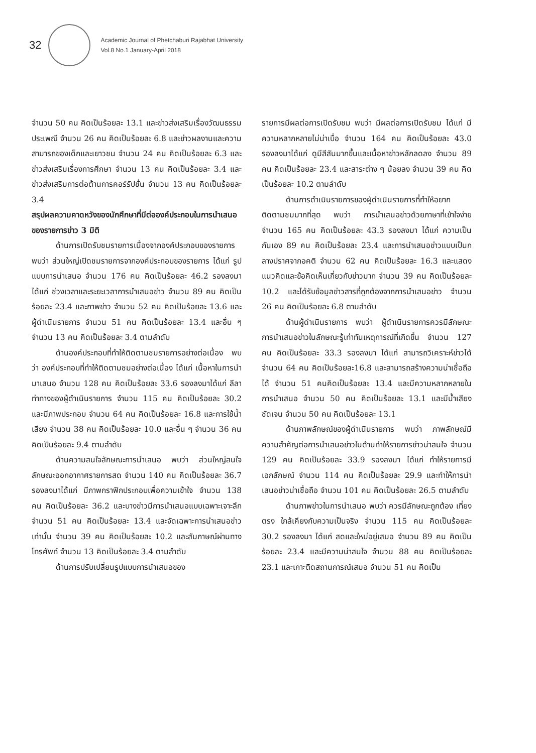32
Academic Journal of Phetchaburi Rajabhat University
Vol.8 No.1 January-April 2018
จำนวน 50 คน คิดเป็นร้อยละ 13.1 และข่าวส่งเสริมเรื่องวัฒนธรรมประเพณี จำนวน 26 คน คิดเป็นร้อยละ 6.8 และข่าวผลงานและความสามารถของเด็กและเยาวชน จำนวน 24 คน คิดเป็นร้อยละ 6.3 และข่าวส่งเสริมเรื่องการศึกษา จำนวน 13 คน คิดเป็นร้อยละ 3.4 และข่าวส่งเสริมการต่อต้านการคอร์รัปชั่น จำนวน 13 คน คิดเป็นร้อยละ 3.4
สรุปผลความคาดหวังของนักศึกษาที่มีต่อองค์ประกอบในการนำเสนอของรายการข่าว 3 มิติ
ด้านการเปิดรับชมรายการเนื่องจากองค์ประกอบของรายการ พบว่า ส่วนใหญ่เปิดชมรายการจากองค์ประกอบของรายการ ได้แก่ รูปแบบการนำเสนอ จำนวน 176 คน คิดเป็นร้อยละ 46.2 รองลงมาได้แก่ ช่วงเวลาและระยะเวลาการนำเสนอข่าว จำนวน 89 คน คิดเป็นร้อยละ 23.4 และภาพข่าว จำนวน 52 คน คิดเป็นร้อยละ 13.6 และผู้ดำเนินรายการ จำนวน 51 คน คิดเป็นร้อยละ 13.4 และอื่น ๆ จำนวน 13 คน คิดเป็นร้อยละ 3.4 ตามลำดับ
ด้านองค์ประกอบที่ทำให้ติดตามชมรายการอย่างต่อเนื่อง พบว่า องค์ประกอบที่ทำให้ติดตามชมอย่างต่อเนื่อง ได้แก่ เนื้อหาในการนำมาเสนอ จำนวน 128 คน คิดเป็นร้อยละ 33.6 รองลงมาได้แก่ ลีลาท่าทางของผู้ดำเนินรายการ จำนวน 115 คน คิดเป็นร้อยละ 30.2 และมีภาพประกอบ จำนวน 64 คน คิดเป็นร้อยละ 16.8 และการใช้น้ำเสียง จำนวน 38 คน คิดเป็นร้อยละ 10.0 และอื่น ๆ จำนวน 36 คน คิดเป็นร้อยละ 9.4 ตามลำดับ
ด้านความสนใจลักษณะการนำเสนอ พบว่า ส่วนใหญ่สนใจลักษณะออกอากาศรายการสด จำนวน 140 คน คิดเป็นร้อยละ 36.7 รองลงมาได้แก่ มีภาพกราฟิกประกอบเพื่อความเข้าใจ จำนวน 138 คน คิดเป็นร้อยละ 36.2 และบางข่าวมีการนำเสนอแบบเฉพาะเจาะลึก จำนวน 51 คน คิดเป็นร้อยละ 13.4 และจัดเฉพาะการนำเสนอข่าวเท่านั้น จำนวน 39 คน คิดเป็นร้อยละ 10.2 และสัมภาษณ์ผ่านทางโทรศัพท์ จำนวน 13 คิดเป็นร้อยละ 3.4 ตามลำดับ
ด้านการปรับเปลี่ยนรูปแบบการนำเสนอของ
รายการมีผลต่อการเปิดรับชม พบว่า มีผลต่อการเปิดรับชม ได้แก่ มีความหลากหลายไม่น่าเบื่อ จำนวน 164 คน คิดเป็นร้อยละ 43.0 รองลงมาได้แก่ ดูมีสีสันมากขึ้นและเนื้อหาข่าวหลักลดลง จำนวน 89 คน คิดเป็นร้อยละ 23.4 และสาระต่าง ๆ น้อยลง จำนวน 39 คน คิดเป็นร้อยละ 10.2 ตามลำดับ
ด้านการดำเนินรายการของผู้ดำเนินรายการที่ทำให้อยากติดตามชมมากที่สุด พบว่า การนำเสนอข่าวด้วยภาษาที่เข้าใจง่าย จำนวน 165 คน คิดเป็นร้อยละ 43.3 รองลงมา ได้แก่ ความเป็นกันเอง 89 คน คิดเป็นร้อยละ 23.4 และการนำเสนอข่าวแบบเป็นกลางปราศจากอคติ จำนวน 62 คน คิดเป็นร้อยละ 16.3 และแสดงแนวคิดและข้อคิดเห็นเกี่ยวกับข่าวมาก จำนวน 39 คน คิดเป็นร้อยละ 10.2 และได้รับข้อมูลข่าวสารที่ถูกต้องจากการนำเสนอข่าว จำนวน 26 คน คิดเป็นร้อยละ 6.8 ตามลำดับ
ด้านผู้ดำเนินรายการ พบว่า ผู้ดำเนินรายการควรมีลักษณะการนำเสนอข่าวในลักษณะรู้เท่าทันเหตุการณ์ที่เกิดขึ้น จำนวน 127 คน คิดเป็นร้อยละ 33.3 รองลงมา ได้แก่ สามารถวิเคราะห์ข่าวได้ จำนวน 64 คน คิดเป็นร้อยละ16.8 และสามารถสร้างความน่าเชื่อถือได้ จำนวน 51 คนคิดเป็นร้อยละ 13.4 และมีความหลากหลายในการนำเสนอ จำนวน 50 คน คิดเป็นร้อยละ 13.1 และมีน้ำเสียงชัดเจน จำนวน 50 คน คิดเป็นร้อยละ 13.1
ด้านภาพลักษณ์ของผู้ดำเนินรายการ พบว่า ภาพลักษณ์มีความสำคัญต่อการนำเสนอข่าวในด้านทำให้รายการข่าวน่าสนใจ จำนวน 129 คน คิดเป็นร้อยละ 33.9 รองลงมา ได้แก่ ทำให้รายการมีเอกลักษณ์ จำนวน 114 คน คิดเป็นร้อยละ 29.9 และทำให้การนำเสนอข่าวน่าเชื่อถือ จำนวน 101 คน คิดเป็นร้อยละ 26.5 ตามลำดับ
ด้านภาพข่าวในการนำเสนอ พบว่า ควรมีลักษณะถูกต้อง เที่ยงตรง ใกล้เคียงกับความเป็นจริง จำนวน 115 คน คิดเป็นร้อยละ 30.2 รองลงมา ได้แก่ สดและใหม่อยู่เสมอ จำนวน 89 คน คิดเป็นร้อยละ 23.4 และมีความน่าสนใจ จำนวน 88 คน คิดเป็นร้อยละ 23.1 และเกาะติดสถานการณ์เสมอ จำนวน 51 คน คิดเป็น